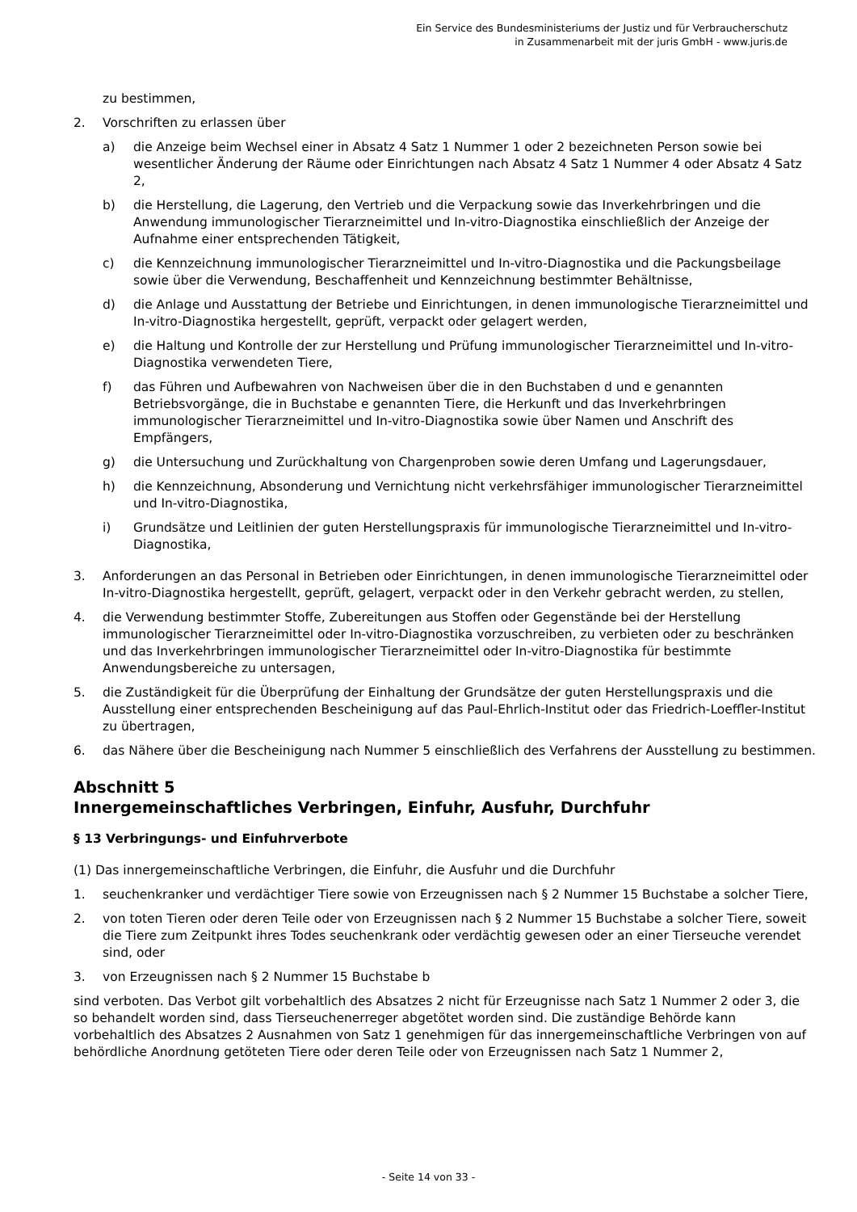Ein Service des Bundesministeriums der Justiz und für Verbraucherschutz
in Zusammenarbeit mit der juris GmbH - www.juris.de
zu bestimmen,
2. Vorschriften zu erlassen über
a) die Anzeige beim Wechsel einer in Absatz 4 Satz 1 Nummer 1 oder 2 bezeichneten Person sowie bei wesentlicher Änderung der Räume oder Einrichtungen nach Absatz 4 Satz 1 Nummer 4 oder Absatz 4 Satz 2,
b) die Herstellung, die Lagerung, den Vertrieb und die Verpackung sowie das Inverkehrbringen und die Anwendung immunologischer Tierarzneimittel und In-vitro-Diagnostika einschließlich der Anzeige der Aufnahme einer entsprechenden Tätigkeit,
c) die Kennzeichnung immunologischer Tierarzneimittel und In-vitro-Diagnostika und die Packungsbeilage sowie über die Verwendung, Beschaffenheit und Kennzeichnung bestimmter Behältnisse,
d) die Anlage und Ausstattung der Betriebe und Einrichtungen, in denen immunologische Tierarzneimittel und In-vitro-Diagnostika hergestellt, geprüft, verpackt oder gelagert werden,
e) die Haltung und Kontrolle der zur Herstellung und Prüfung immunologischer Tierarzneimittel und In-vitro-Diagnostika verwendeten Tiere,
f) das Führen und Aufbewahren von Nachweisen über die in den Buchstaben d und e genannten Betriebsvorgänge, die in Buchstabe e genannten Tiere, die Herkunft und das Inverkehrbringen immunologischer Tierarzneimittel und In-vitro-Diagnostika sowie über Namen und Anschrift des Empfängers,
g) die Untersuchung und Zurückhaltung von Chargenproben sowie deren Umfang und Lagerungsdauer,
h) die Kennzeichnung, Absonderung und Vernichtung nicht verkehrsfähiger immunologischer Tierarzneimittel und In-vitro-Diagnostika,
i) Grundsätze und Leitlinien der guten Herstellungspraxis für immunologische Tierarzneimittel und In-vitro-Diagnostika,
3. Anforderungen an das Personal in Betrieben oder Einrichtungen, in denen immunologische Tierarzneimittel oder In-vitro-Diagnostika hergestellt, geprüft, gelagert, verpackt oder in den Verkehr gebracht werden, zu stellen,
4. die Verwendung bestimmter Stoffe, Zubereitungen aus Stoffen oder Gegenstände bei der Herstellung immunologischer Tierarzneimittel oder In-vitro-Diagnostika vorzuschreiben, zu verbieten oder zu beschränken und das Inverkehrbringen immunologischer Tierarzneimittel oder In-vitro-Diagnostika für bestimmte Anwendungsbereiche zu untersagen,
5. die Zuständigkeit für die Überprüfung der Einhaltung der Grundsätze der guten Herstellungspraxis und die Ausstellung einer entsprechenden Bescheinigung auf das Paul-Ehrlich-Institut oder das Friedrich-Loeffler-Institut zu übertragen,
6. das Nähere über die Bescheinigung nach Nummer 5 einschließlich des Verfahrens der Ausstellung zu bestimmen.
Abschnitt 5
Innergemeinschaftliches Verbringen, Einfuhr, Ausfuhr, Durchfuhr
§ 13 Verbringungs- und Einfuhrverbote
(1) Das innergemeinschaftliche Verbringen, die Einfuhr, die Ausfuhr und die Durchfuhr
1. seuchenkranker und verdächtiger Tiere sowie von Erzeugnissen nach § 2 Nummer 15 Buchstabe a solcher Tiere,
2. von toten Tieren oder deren Teile oder von Erzeugnissen nach § 2 Nummer 15 Buchstabe a solcher Tiere, soweit die Tiere zum Zeitpunkt ihres Todes seuchenkrank oder verdächtig gewesen oder an einer Tierseuche verendet sind, oder
3. von Erzeugnissen nach § 2 Nummer 15 Buchstabe b
sind verboten. Das Verbot gilt vorbehaltlich des Absatzes 2 nicht für Erzeugnisse nach Satz 1 Nummer 2 oder 3, die so behandelt worden sind, dass Tierseuchenerreger abgetötet worden sind. Die zuständige Behörde kann vorbehaltlich des Absatzes 2 Ausnahmen von Satz 1 genehmigen für das innergemeinschaftliche Verbringen von auf behördliche Anordnung getöteten Tiere oder deren Teile oder von Erzeugnissen nach Satz 1 Nummer 2,
- Seite 14 von 33 -